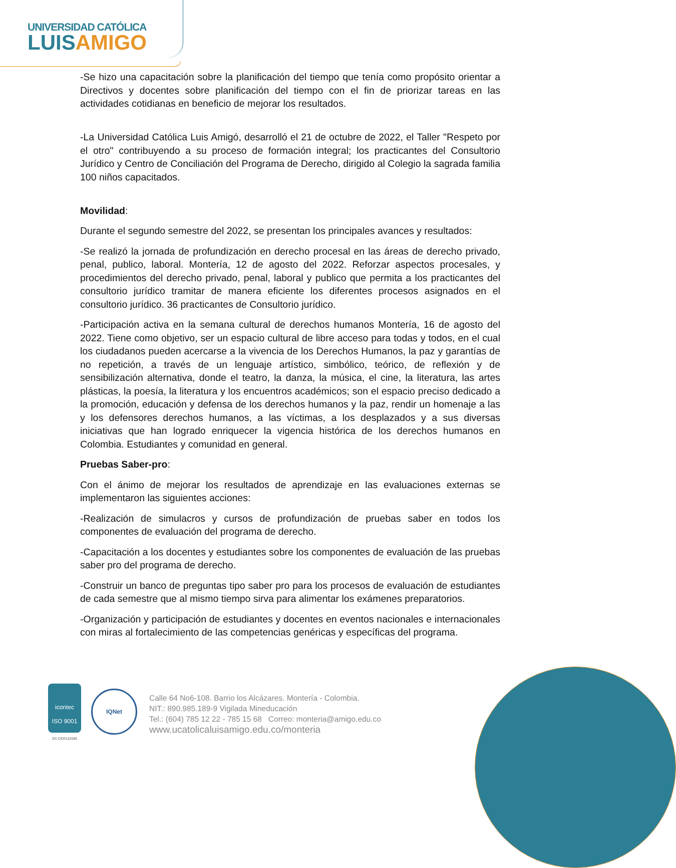UNIVERSIDAD CATÓLICA
LUIS AMIGO
-Se hizo una capacitación sobre la planificación del tiempo que tenía como propósito orientar a Directivos y docentes sobre planificación del tiempo con el fin de priorizar tareas en las actividades cotidianas en beneficio de mejorar los resultados.
-La Universidad Católica Luis Amigó, desarrolló el 21 de octubre de 2022, el Taller "Respeto por el otro" contribuyendo a su proceso de formación integral; los practicantes del Consultorio Jurídico y Centro de Conciliación del Programa de Derecho, dirigido al Colegio la sagrada familia 100 niños capacitados.
Movilidad:
Durante el segundo semestre del 2022, se presentan los principales avances y resultados:
-Se realizó la jornada de profundización en derecho procesal en las áreas de derecho privado, penal, publico, laboral. Montería, 12 de agosto del 2022. Reforzar aspectos procesales, y procedimientos del derecho privado, penal, laboral y publico que permita a los practicantes del consultorio jurídico tramitar de manera eficiente los diferentes procesos asignados en el consultorio jurídico. 36 practicantes de Consultorio jurídico.
-Participación activa en la semana cultural de derechos humanos Montería, 16 de agosto del 2022. Tiene como objetivo, ser un espacio cultural de libre acceso para todas y todos, en el cual los ciudadanos pueden acercarse a la vivencia de los Derechos Humanos, la paz y garantías de no repetición, a través de un lenguaje artístico, simbólico, teórico, de reflexión y de sensibilización alternativa, donde el teatro, la danza, la música, el cine, la literatura, las artes plásticas, la poesía, la literatura y los encuentros académicos; son el espacio preciso dedicado a la promoción, educación y defensa de los derechos humanos y la paz, rendir un homenaje a las y los defensores derechos humanos, a las víctimas, a los desplazados y a sus diversas iniciativas que han logrado enriquecer la vigencia histórica de los derechos humanos en Colombia. Estudiantes y comunidad en general.
Pruebas Saber-pro:
Con el ánimo de mejorar los resultados de aprendizaje en las evaluaciones externas se implementaron las siguientes acciones:
-Realización de simulacros y cursos de profundización de pruebas saber en todos los componentes de evaluación del programa de derecho.
-Capacitación a los docentes y estudiantes sobre los componentes de evaluación de las pruebas saber pro del programa de derecho.
-Construir un banco de preguntas tipo saber pro para los procesos de evaluación de estudiantes de cada semestre que al mismo tiempo sirva para alimentar los exámenes preparatorios.
-Organización y participación de estudiantes y docentes en eventos nacionales e internacionales con miras al fortalecimiento de las competencias genéricas y específicas del programa.
icontec
ISO 9001
SC-CER152085
IQNet
Calle 64 No6-108. Barrio los Alcázares. Montería - Colombia.
NIT.: 890.985.189-9 Vigilada Mineducación
Tel.: (604) 785 12 22 - 785 15 68 Correo: monteria@amigo.edu.co
www.ucatolicaluisamigo.edu.co/monteria